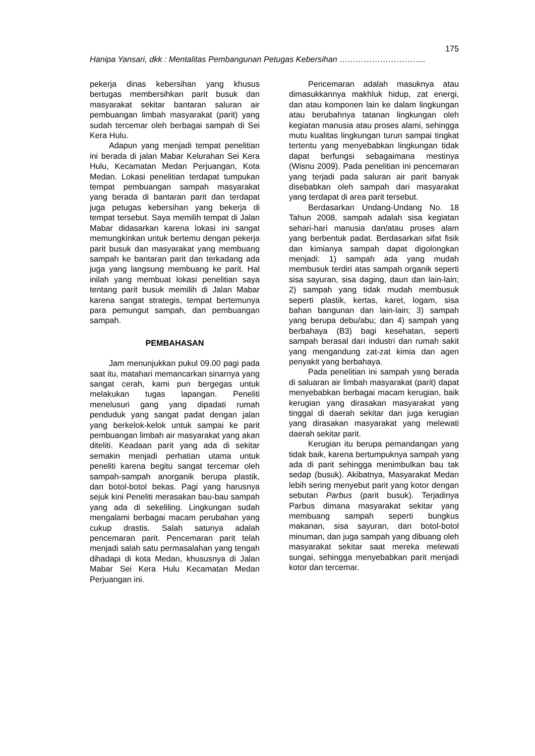175
Hanipa Yansari, dkk : Mentalitas Pembangunan Petugas Kebersihan …………………………..
pekerja dinas kebersihan yang khusus bertugas membersihkan parit busuk dan masyarakat sekitar bantaran saluran air pembuangan limbah masyarakat (parit) yang sudah tercemar oleh berbagai sampah di Sei Kera Hulu.
Adapun yang menjadi tempat penelitian ini berada di jalan Mabar Kelurahan Sei Kera Hulu, Kecamatan Medan Perjuangan, Kota Medan. Lokasi penelitian terdapat tumpukan tempat pembuangan sampah masyarakat yang berada di bantaran parit dan terdapat juga petugas kebersihan yang bekerja di tempat tersebut. Saya memilih tempat di Jalan Mabar didasarkan karena lokasi ini sangat memungkinkan untuk bertemu dengan pekerja parit busuk dan masyarakat yang membuang sampah ke bantaran parit dan terkadang ada juga yang langsung membuang ke parit. Hal inilah yang membuat lokasi penelitian saya tentang parit busuk memilih di Jalan Mabar karena sangat strategis, tempat bertemunya para pemungut sampah, dan pembuangan sampah.
PEMBAHASAN
Jam menunjukkan pukul 09.00 pagi pada saat itu, matahari memancarkan sinarnya yang sangat cerah, kami pun bergegas untuk melakukan tugas lapangan. Peneliti menelusuri gang yang dipadati rumah penduduk yang sangat padat dengan jalan yang berkelok-kelok untuk sampai ke parit pembuangan limbah air masyarakat yang akan diteliti. Keadaan parit yang ada di sekitar semakin menjadi perhatian utama untuk peneliti karena begitu sangat tercemar oleh sampah-sampah anorganik berupa plastik, dan botol-botol bekas. Pagi yang harusnya sejuk kini Peneliti merasakan bau-bau sampah yang ada di sekeliling. Lingkungan sudah mengalami berbagai macam perubahan yang cukup drastis. Salah satunya adalah pencemaran parit. Pencemaran parit telah menjadi salah satu permasalahan yang tengah dihadapi di kota Medan, khususnya di Jalan Mabar Sei Kera Hulu Kecamatan Medan Perjuangan ini.
Pencemaran adalah masuknya atau dimasukkannya makhluk hidup, zat energi, dan atau komponen lain ke dalam lingkungan atau berubahnya tatanan lingkungan oleh kegiatan manusia atau proses alami, sehingga mutu kualitas lingkungan turun sampai tingkat tertentu yang menyebabkan lingkungan tidak dapat berfungsi sebagaimana mestinya (Wisnu 2009). Pada penelitian ini pencemaran yang terjadi pada saluran air parit banyak disebabkan oleh sampah dari masyarakat yang terdapat di area parit tersebut.
Berdasarkan Undang-Undang No. 18 Tahun 2008, sampah adalah sisa kegiatan sehari-hari manusia dan/atau proses alam yang berbentuk padat. Berdasarkan sifat fisik dan kimianya sampah dapat digolongkan menjadi: 1) sampah ada yang mudah membusuk terdiri atas sampah organik seperti sisa sayuran, sisa daging, daun dan lain-lain; 2) sampah yang tidak mudah membusuk seperti plastik, kertas, karet, logam, sisa bahan bangunan dan lain-lain; 3) sampah yang berupa debu/abu; dan 4) sampah yang berbahaya (B3) bagi kesehatan, seperti sampah berasal dari industri dan rumah sakit yang mengandung zat-zat kimia dan agen penyakit yang berbahaya.
Pada penelitian ini sampah yang berada di saluaran air limbah masyarakat (parit) dapat menyebabkan berbagai macam kerugian, baik kerugian yang dirasakan masyarakat yang tinggal di daerah sekitar dan juga kerugian yang dirasakan masyarakat yang melewati daerah sekitar parit.
Kerugian itu berupa pemandangan yang tidak baik, karena bertumpuknya sampah yang ada di parit sehingga menimbulkan bau tak sedap (busuk). Akibatnya, Masyarakat Medan lebih sering menyebut parit yang kotor dengan sebutan Parbus (parit busuk). Terjadinya Parbus dimana masyarakat sekitar yang membuang sampah seperti bungkus makanan, sisa sayuran, dan botol-botol minuman, dan juga sampah yang dibuang oleh masyarakat sekitar saat mereka melewati sungai, sehingga menyebabkan parit menjadi kotor dan tercemar.